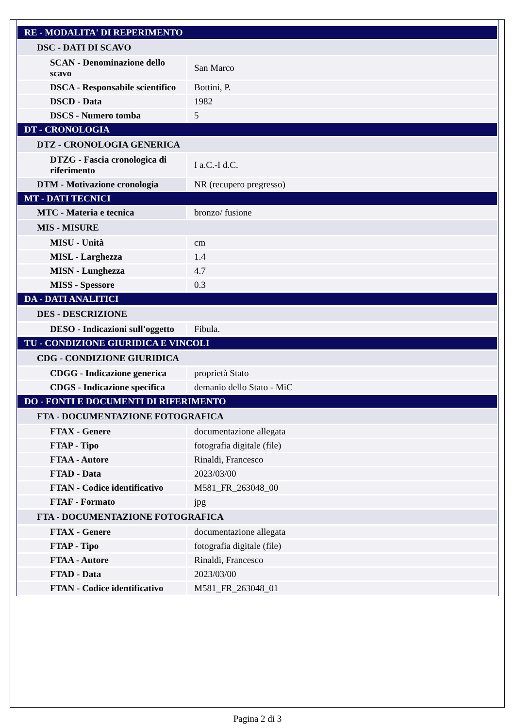| RE - MODALITA' DI REPERIMENTO | |
| DSC - DATI DI SCAVO | |
| SCAN - Denominazione dello scavo | San Marco |
| DSCA - Responsabile scientifico | Bottini, P. |
| DSCD - Data | 1982 |
| DSCS - Numero tomba | 5 |
| DT - CRONOLOGIA | |
| DTZ - CRONOLOGIA GENERICA | |
| DTZG - Fascia cronologica di riferimento | I a.C.-I d.C. |
| DTM - Motivazione cronologia | NR (recupero pregresso) |
| MT - DATI TECNICI | |
| MTC - Materia e tecnica | bronzo/ fusione |
| MIS - MISURE | |
| MISU - Unità | cm |
| MISL - Larghezza | 1.4 |
| MISN - Lunghezza | 4.7 |
| MISS - Spessore | 0.3 |
| DA - DATI ANALITICI | |
| DES - DESCRIZIONE | |
| DESO - Indicazioni sull'oggetto | Fibula. |
| TU - CONDIZIONE GIURIDICA E VINCOLI | |
| CDG - CONDIZIONE GIURIDICA | |
| CDGG - Indicazione generica | proprietà Stato |
| CDGS - Indicazione specifica | demanio dello Stato - MiC |
| DO - FONTI E DOCUMENTI DI RIFERIMENTO | |
| FTA - DOCUMENTAZIONE FOTOGRAFICA | |
| FTAX - Genere | documentazione allegata |
| FTAP - Tipo | fotografia digitale (file) |
| FTAA - Autore | Rinaldi, Francesco |
| FTAD - Data | 2023/03/00 |
| FTAN - Codice identificativo | M581_FR_263048_00 |
| FTAF - Formato | jpg |
| FTA - DOCUMENTAZIONE FOTOGRAFICA | |
| FTAX - Genere | documentazione allegata |
| FTAP - Tipo | fotografia digitale (file) |
| FTAA - Autore | Rinaldi, Francesco |
| FTAD - Data | 2023/03/00 |
| FTAN - Codice identificativo | M581_FR_263048_01 |
Pagina 2 di 3